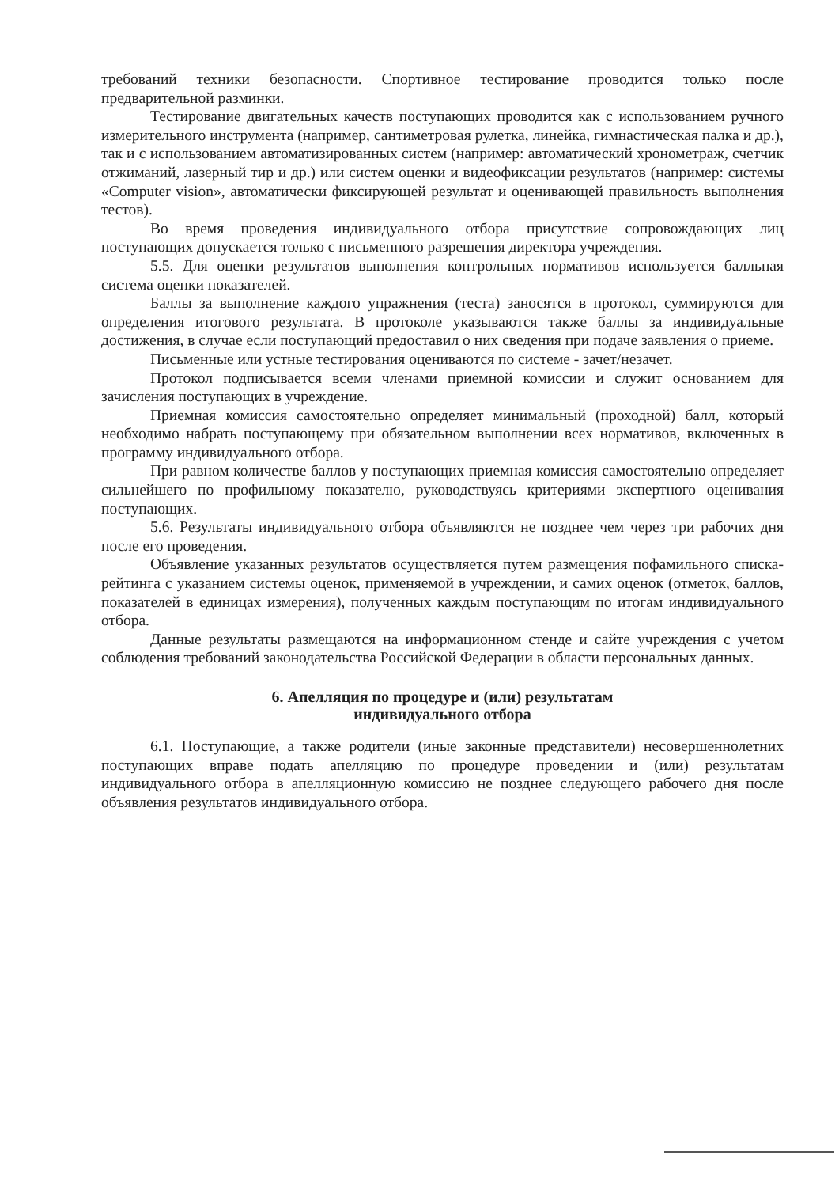требований техники безопасности. Спортивное тестирование проводится только после предварительной разминки.
Тестирование двигательных качеств поступающих проводится как с использованием ручного измерительного инструмента (например, сантиметровая рулетка, линейка, гимнастическая палка и др.), так и с использованием автоматизированных систем (например: автоматический хронометраж, счетчик отжиманий, лазерный тир и др.) или систем оценки и видеофиксации результатов (например: системы «Computer vision», автоматически фиксирующей результат и оценивающей правильность выполнения тестов).
Во время проведения индивидуального отбора присутствие сопровождающих лиц поступающих допускается только с письменного разрешения директора учреждения.
5.5. Для оценки результатов выполнения контрольных нормативов используется балльная система оценки показателей.
Баллы за выполнение каждого упражнения (теста) заносятся в протокол, суммируются для определения итогового результата. В протоколе указываются также баллы за индивидуальные достижения, в случае если поступающий предоставил о них сведения при подаче заявления о приеме.
Письменные или устные тестирования оцениваются по системе - зачет/незачет.
Протокол подписывается всеми членами приемной комиссии и служит основанием для зачисления поступающих в учреждение.
Приемная комиссия самостоятельно определяет минимальный (проходной) балл, который необходимо набрать поступающему при обязательном выполнении всех нормативов, включенных в программу индивидуального отбора.
При равном количестве баллов у поступающих приемная комиссия самостоятельно определяет сильнейшего по профильному показателю, руководствуясь критериями экспертного оценивания поступающих.
5.6. Результаты индивидуального отбора объявляются не позднее чем через три рабочих дня после его проведения.
Объявление указанных результатов осуществляется путем размещения пофамильного списка-рейтинга с указанием системы оценок, применяемой в учреждении, и самих оценок (отметок, баллов, показателей в единицах измерения), полученных каждым поступающим по итогам индивидуального отбора.
Данные результаты размещаются на информационном стенде и сайте учреждения с учетом соблюдения требований законодательства Российской Федерации в области персональных данных.
6. Апелляция по процедуре и (или) результатам
индивидуального отбора
6.1. Поступающие, а также родители (иные законные представители) несовершеннолетних поступающих вправе подать апелляцию по процедуре проведении и (или) результатам индивидуального отбора в апелляционную комиссию не позднее следующего рабочего дня после объявления результатов индивидуального отбора.